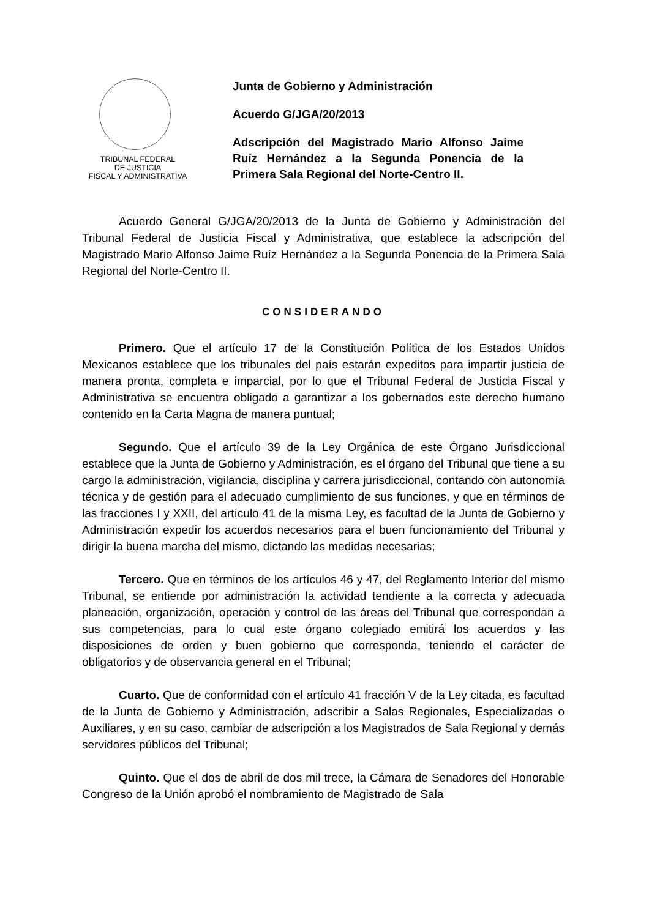TRIBUNAL FEDERAL
DE JUSTICIA
FISCAL Y ADMINISTRATIVA
Junta de Gobierno y Administración
Acuerdo G/JGA/20/2013
Adscripción del Magistrado Mario Alfonso Jaime Ruíz Hernández a la Segunda Ponencia de la Primera Sala Regional del Norte-Centro II.
Acuerdo General G/JGA/20/2013 de la Junta de Gobierno y Administración del Tribunal Federal de Justicia Fiscal y Administrativa, que establece la adscripción del Magistrado Mario Alfonso Jaime Ruíz Hernández a la Segunda Ponencia de la Primera Sala Regional del Norte-Centro II.
CONSIDERANDO
Primero. Que el artículo 17 de la Constitución Política de los Estados Unidos Mexicanos establece que los tribunales del país estarán expeditos para impartir justicia de manera pronta, completa e imparcial, por lo que el Tribunal Federal de Justicia Fiscal y Administrativa se encuentra obligado a garantizar a los gobernados este derecho humano contenido en la Carta Magna de manera puntual;
Segundo. Que el artículo 39 de la Ley Orgánica de este Órgano Jurisdiccional establece que la Junta de Gobierno y Administración, es el órgano del Tribunal que tiene a su cargo la administración, vigilancia, disciplina y carrera jurisdiccional, contando con autonomía técnica y de gestión para el adecuado cumplimiento de sus funciones, y que en términos de las fracciones I y XXII, del artículo 41 de la misma Ley, es facultad de la Junta de Gobierno y Administración expedir los acuerdos necesarios para el buen funcionamiento del Tribunal y dirigir la buena marcha del mismo, dictando las medidas necesarias;
Tercero. Que en términos de los artículos 46 y 47, del Reglamento Interior del mismo Tribunal, se entiende por administración la actividad tendiente a la correcta y adecuada planeación, organización, operación y control de las áreas del Tribunal que correspondan a sus competencias, para lo cual este órgano colegiado emitirá los acuerdos y las disposiciones de orden y buen gobierno que corresponda, teniendo el carácter de obligatorios y de observancia general en el Tribunal;
Cuarto. Que de conformidad con el artículo 41 fracción V de la Ley citada, es facultad de la Junta de Gobierno y Administración, adscribir a Salas Regionales, Especializadas o Auxiliares, y en su caso, cambiar de adscripción a los Magistrados de Sala Regional y demás servidores públicos del Tribunal;
Quinto. Que el dos de abril de dos mil trece, la Cámara de Senadores del Honorable Congreso de la Unión aprobó el nombramiento de Magistrado de Sala